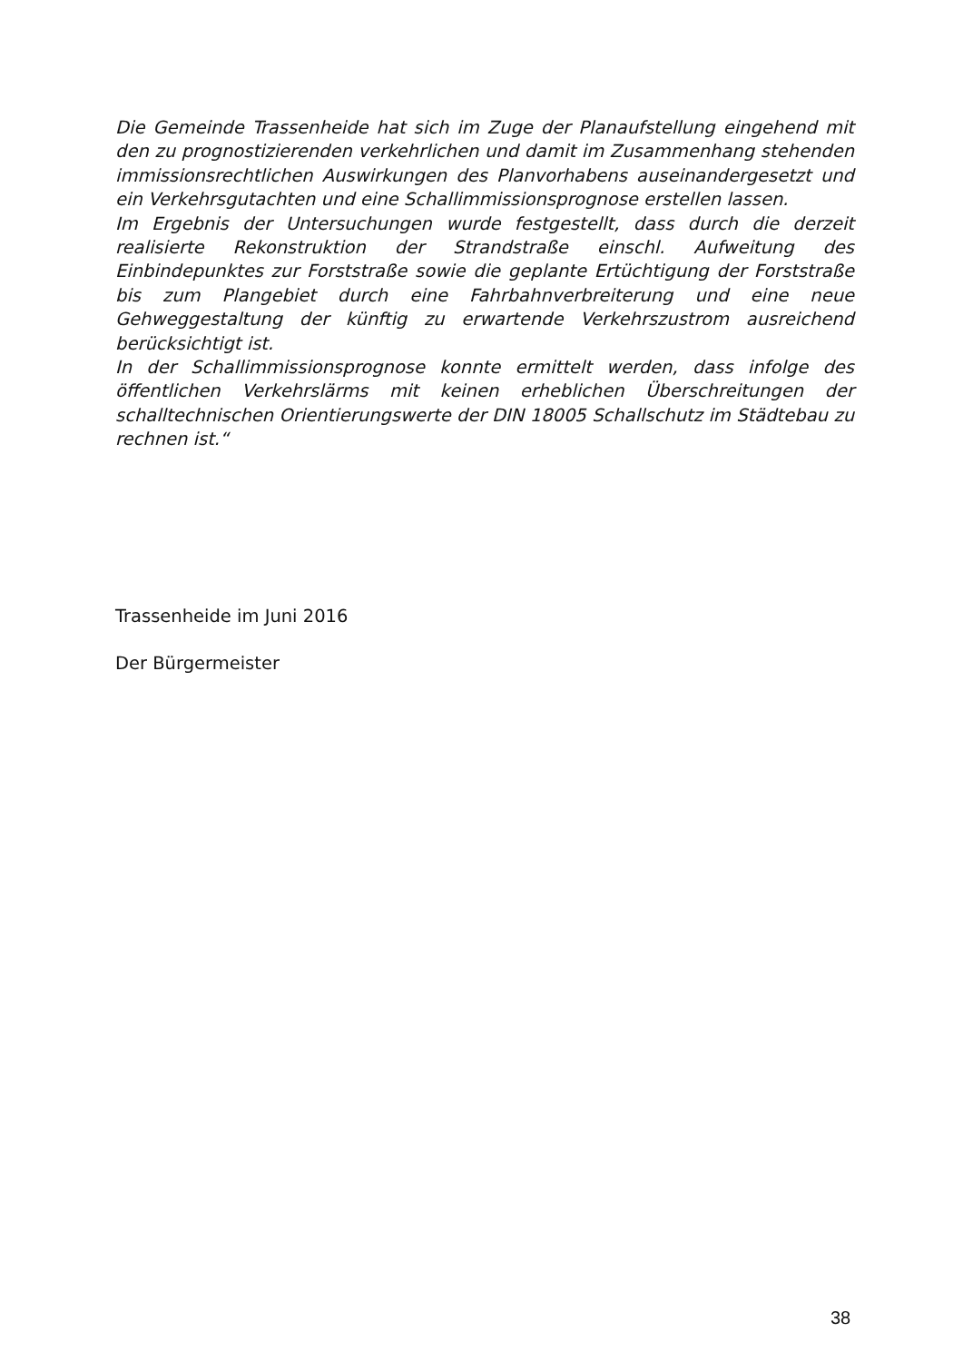Die Gemeinde Trassenheide hat sich im Zuge der Planaufstellung eingehend mit den zu prognostizierenden verkehrlichen und damit im Zusammenhang stehenden immissionsrechtlichen Auswirkungen des Planvorhabens auseinandergesetzt und ein Verkehrsgutachten und eine Schallimmissionsprognose erstellen lassen.
Im Ergebnis der Untersuchungen wurde festgestellt, dass durch die derzeit realisierte Rekonstruktion der Strandstraße einschl. Aufweitung des Einbindepunktes zur Forststraße sowie die geplante Ertüchtigung der Forststraße bis zum Plangebiet durch eine Fahrbahnverbreiterung und eine neue Gehweggestaltung der künftig zu erwartende Verkehrszustrom ausreichend berücksichtigt ist.
In der Schallimmissionsprognose konnte ermittelt werden, dass infolge des öffentlichen Verkehrslärms mit keinen erheblichen Überschreitungen der schalltechnischen Orientierungswerte der DIN 18005 Schallschutz im Städtebau zu rechnen ist.“
Trassenheide im Juni 2016
Der Bürgermeister
38